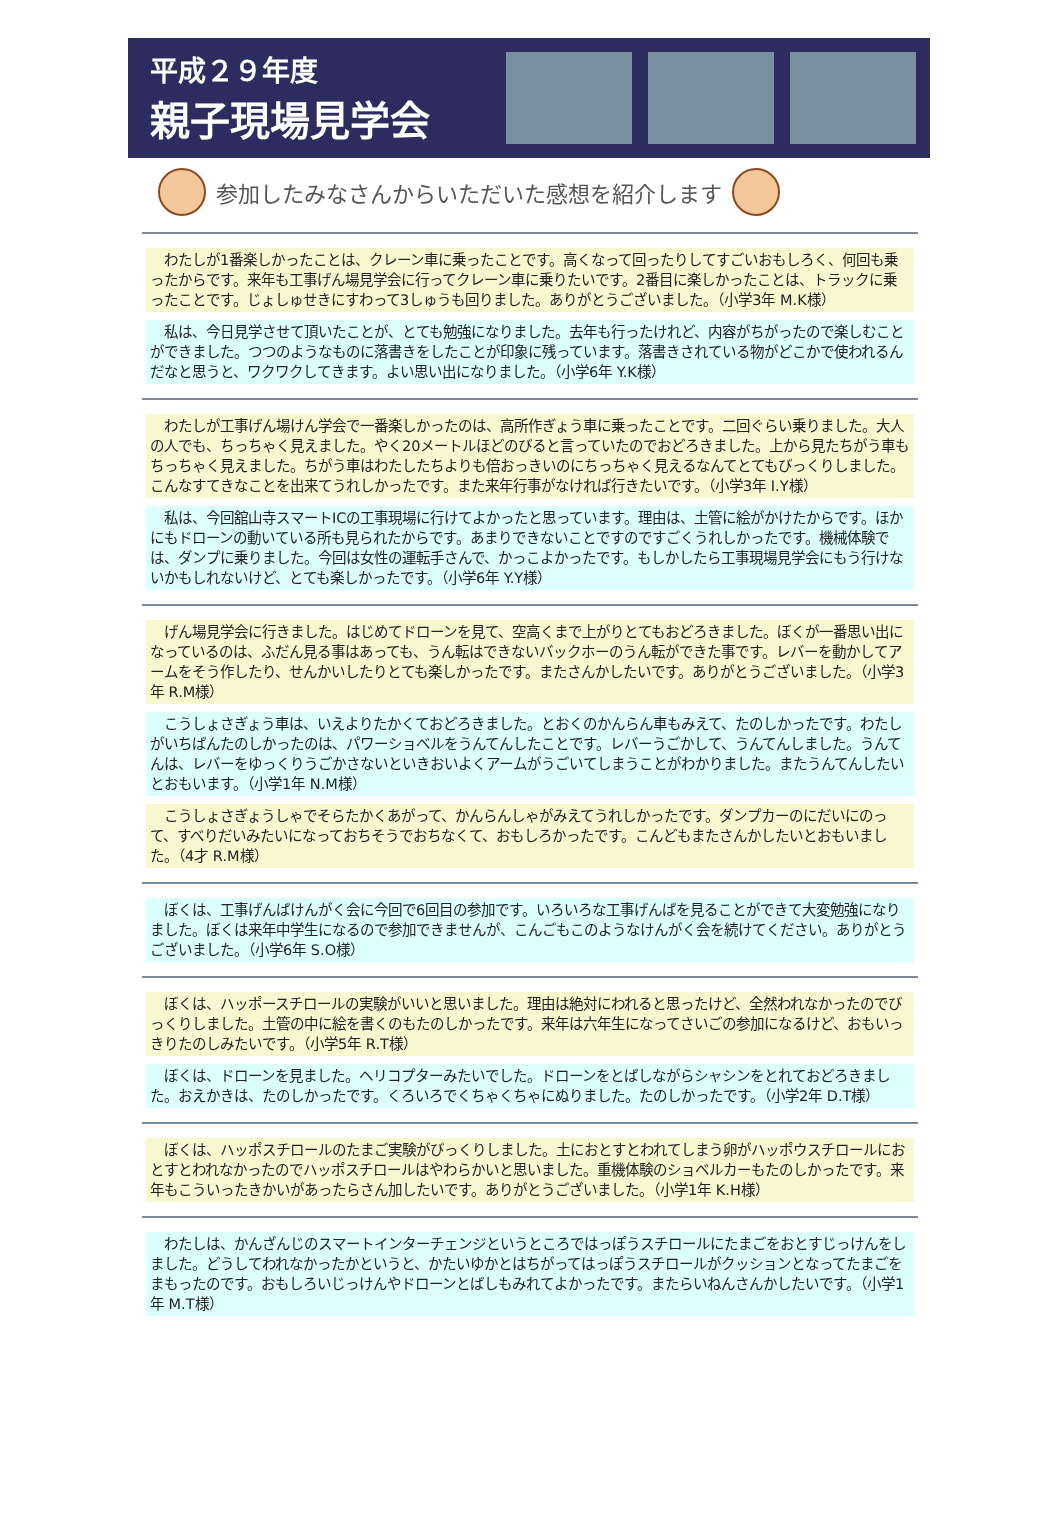平成２９年度
親子現場見学会
参加したみなさんからいただいた感想を紹介します
　わたしが1番楽しかったことは、クレーン車に乗ったことです。高くなって回ったりしてすごいおもしろく、何回も乗ったからです。来年も工事げん場見学会に行ってクレーン車に乗りたいです。2番目に楽しかったことは、トラックに乗ったことです。じょしゅせきにすわって3しゅうも回りました。ありがとうございました。（小学3年 M.K様）
　私は、今日見学させて頂いたことが、とても勉強になりました。去年も行ったけれど、内容がちがったので楽しむことができました。つつのようなものに落書きをしたことが印象に残っています。落書きされている物がどこかで使われるんだなと思うと、ワクワクしてきます。よい思い出になりました。（小学6年 Y.K様）
　わたしが工事げん場けん学会で一番楽しかったのは、高所作ぎょう車に乗ったことです。二回ぐらい乗りました。大人の人でも、ちっちゃく見えました。やく20メートルほどのびると言っていたのでおどろきました。上から見たちがう車もちっちゃく見えました。ちがう車はわたしたちよりも倍おっきいのにちっちゃく見えるなんてとてもびっくりしました。こんなすてきなことを出来てうれしかったです。また来年行事がなければ行きたいです。（小学3年 I.Y様）
　私は、今回舘山寺スマートICの工事現場に行けてよかったと思っています。理由は、土管に絵がかけたからです。ほかにもドローンの動いている所も見られたからです。あまりできないことですのですごくうれしかったです。機械体験では、ダンプに乗りました。今回は女性の運転手さんで、かっこよかったです。もしかしたら工事現場見学会にもう行けないかもしれないけど、とても楽しかったです。（小学6年 Y.Y様）
　げん場見学会に行きました。はじめてドローンを見て、空高くまで上がりとてもおどろきました。ぼくが一番思い出になっているのは、ふだん見る事はあっても、うん転はできないバックホーのうん転ができた事です。レバーを動かしてアームをそう作したり、せんかいしたりとても楽しかったです。またさんかしたいです。ありがとうございました。（小学3年 R.M様）
　こうしょさぎょう車は、いえよりたかくておどろきました。とおくのかんらん車もみえて、たのしかったです。わたしがいちばんたのしかったのは、パワーショベルをうんてんしたことです。レバーうごかして、うんてんしました。うんてんは、レバーをゆっくりうごかさないといきおいよくアームがうごいてしまうことがわかりました。またうんてんしたいとおもいます。（小学1年 N.M様）
　こうしょさぎょうしゃでそらたかくあがって、かんらんしゃがみえてうれしかったです。ダンプカーのにだいにのって、すべりだいみたいになっておちそうでおちなくて、おもしろかったです。こんどもまたさんかしたいとおもいました。（4才 R.M様）
　ぼくは、工事げんばけんがく会に今回で6回目の参加です。いろいろな工事げんばを見ることができて大変勉強になりました。ぼくは来年中学生になるので参加できませんが、こんごもこのようなけんがく会を続けてください。ありがとうございました。（小学6年 S.O様）
　ぼくは、ハッポースチロールの実験がいいと思いました。理由は絶対にわれると思ったけど、全然われなかったのでびっくりしました。土管の中に絵を書くのもたのしかったです。来年は六年生になってさいごの参加になるけど、おもいっきりたのしみたいです。（小学5年 R.T様）
　ぼくは、ドローンを見ました。ヘリコプターみたいでした。ドローンをとばしながらシャシンをとれておどろきました。おえかきは、たのしかったです。くろいろでくちゃくちゃにぬりました。たのしかったです。（小学2年 D.T様）
　ぼくは、ハッポスチロールのたまご実験がびっくりしました。土におとすとわれてしまう卵がハッポウスチロールにおとすとわれなかったのでハッポスチロールはやわらかいと思いました。重機体験のショベルカーもたのしかったです。来年もこういったきかいがあったらさん加したいです。ありがとうございました。（小学1年 K.H様）
　わたしは、かんざんじのスマートインターチェンジというところではっぽうスチロールにたまごをおとすじっけんをしました。どうしてわれなかったかというと、かたいゆかとはちがってはっぽうスチロールがクッションとなってたまごをまもったのです。おもしろいじっけんやドローンとばしもみれてよかったです。またらいねんさんかしたいです。（小学1年 M.T様）